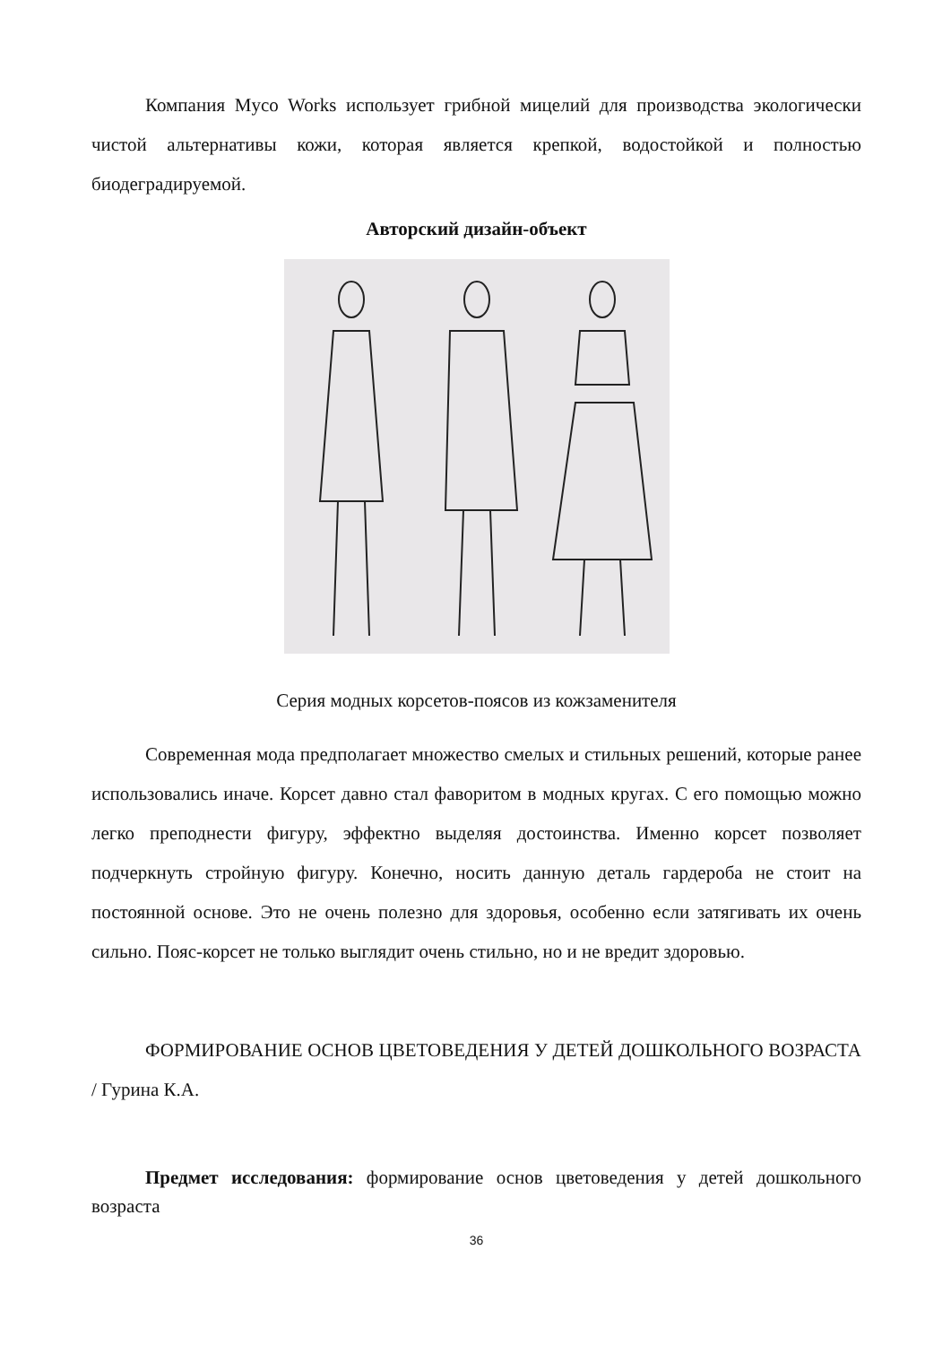Компания Myco Works использует грибной мицелий для производства экологически чистой альтернативы кожи, которая является крепкой, водостойкой и полностью биодеградируемой.
Авторский дизайн-объект
Серия модных корсетов-поясов из кожзаменителя
Современная мода предполагает множество смелых и стильных решений, которые ранее использовались иначе. Корсет давно стал фаворитом в модных кругах. С его помощью можно легко преподнести фигуру, эффектно выделяя достоинства. Именно корсет позволяет подчеркнуть стройную фигуру. Конечно, носить данную деталь гардероба не стоит на постоянной основе. Это не очень полезно для здоровья, особенно если затягивать их очень сильно. Пояс-корсет не только выглядит очень стильно, но и не вредит здоровью.
ФОРМИРОВАНИЕ ОСНОВ ЦВЕТОВЕДЕНИЯ У ДЕТЕЙ ДОШКОЛЬНОГО ВОЗРАСТА / Гурина К.А.
Предмет исследования: формирование основ цветоведения у детей дошкольного возраста
36